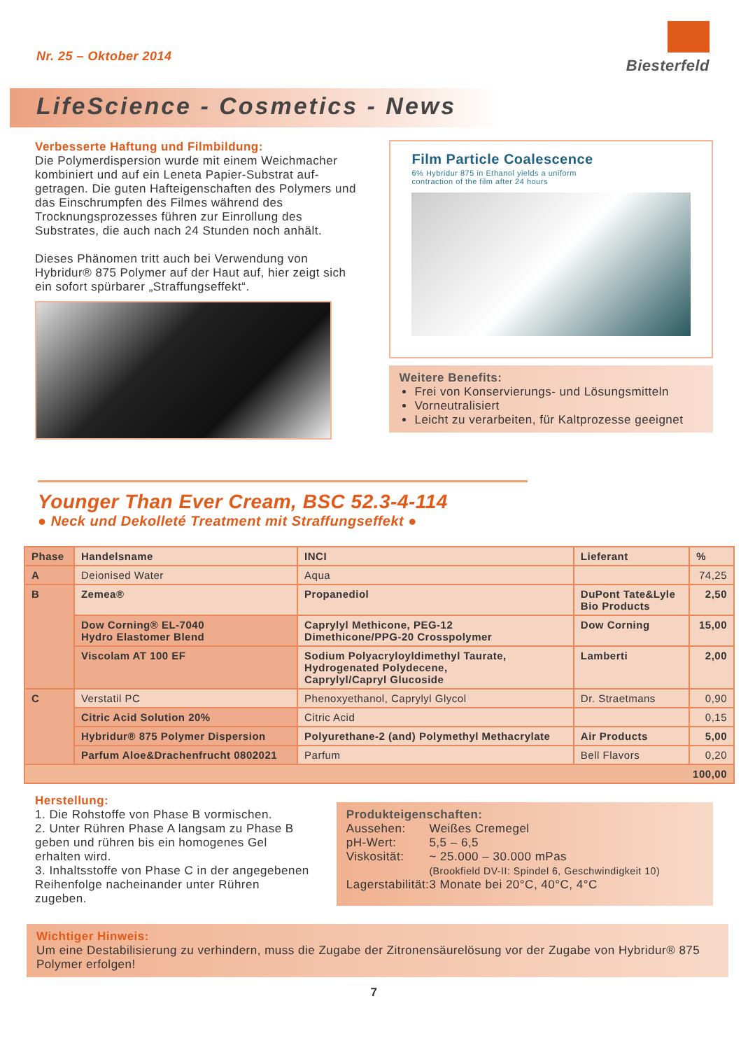Nr. 25 – Oktober 2014
Biesterfeld
LifeScience - Cosmetics - News
Verbesserte Haftung und Filmbildung:
Die Polymerdispersion wurde mit einem Weichmacher kombiniert und auf ein Leneta Papier-Substrat auf­getragen. Die guten Hafteigenschaften des Polymers und das Einschrumpfen des Filmes während des Trocknungsprozesses führen zur Einrollung des Substrates, die auch nach 24 Stunden noch anhält.
Dieses Phänomen tritt auch bei Verwendung von Hybridur® 875 Polymer auf der Haut auf, hier zeigt sich ein sofort spürbarer „Straffungseffekt“.
Film Particle Coalescence
6% Hybridur 875 in Ethanol yields a uniform
contraction of the film after 24 hours
Weitere Benefits:
Frei von Konservierungs- und Lösungsmitteln
Vorneutralisiert
Leicht zu verarbeiten, für Kaltprozesse geeignet
Younger Than Ever Cream, BSC 52.3-4-114
● Neck und Dekolleté Treatment mit Straffungseffekt ●
| Phase | Handelsname | INCI | Lieferant | % |
| --- | --- | --- | --- | --- |
| A | Deionised Water | Aqua | | 74,25 |
| B | Zemea® | Propanediol | DuPont Tate&Lyle Bio Products | 2,50 |
| | Dow Corning® EL-7040 Hydro Elastomer Blend | Caprylyl Methicone, PEG-12 Dimethicone/PPG-20 Crosspolymer | Dow Corning | 15,00 |
| | Viscolam AT 100 EF | Sodium Polyacryloyldimethyl Taurate, Hydrogenated Polydecene, Caprylyl/Capryl Glucoside | Lamberti | 2,00 |
| C | Verstatil PC | Phenoxyethanol, Caprylyl Glycol | Dr. Straetmans | 0,90 |
| | Citric Acid Solution 20% | Citric Acid | | 0,15 |
| | Hybridur® 875 Polymer Dispersion | Polyurethane-2 (and) Polymethyl Methacrylate | Air Products | 5,00 |
| | Parfum Aloe&Drachenfrucht 0802021 | Parfum | Bell Flavors | 0,20 |
| 100,00 | | | | |
Herstellung:
1. Die Rohstoffe von Phase B vormischen.
2. Unter Rühren Phase A langsam zu Phase B geben und rühren bis ein homogenes Gel erhalten wird.
3. Inhaltsstoffe von Phase C in der angegebenen Reihenfolge nacheinander unter Rühren zugeben.
Produkteigenschaften:
| Aussehen: | Weißes Cremegel |
| pH-Wert: | 5,5 – 6,5 |
| Viskosität: | ~ 25.000 – 30.000 mPas (Brookfield DV-II: Spindel 6, Geschwindigkeit 10) |
| Lagerstabilität: | 3 Monate bei 20°C, 40°C, 4°C |
Wichtiger Hinweis:
Um eine Destabilisierung zu verhindern, muss die Zugabe der Zitronensäurelösung vor der Zugabe von Hybridur® 875 Polymer erfolgen!
7